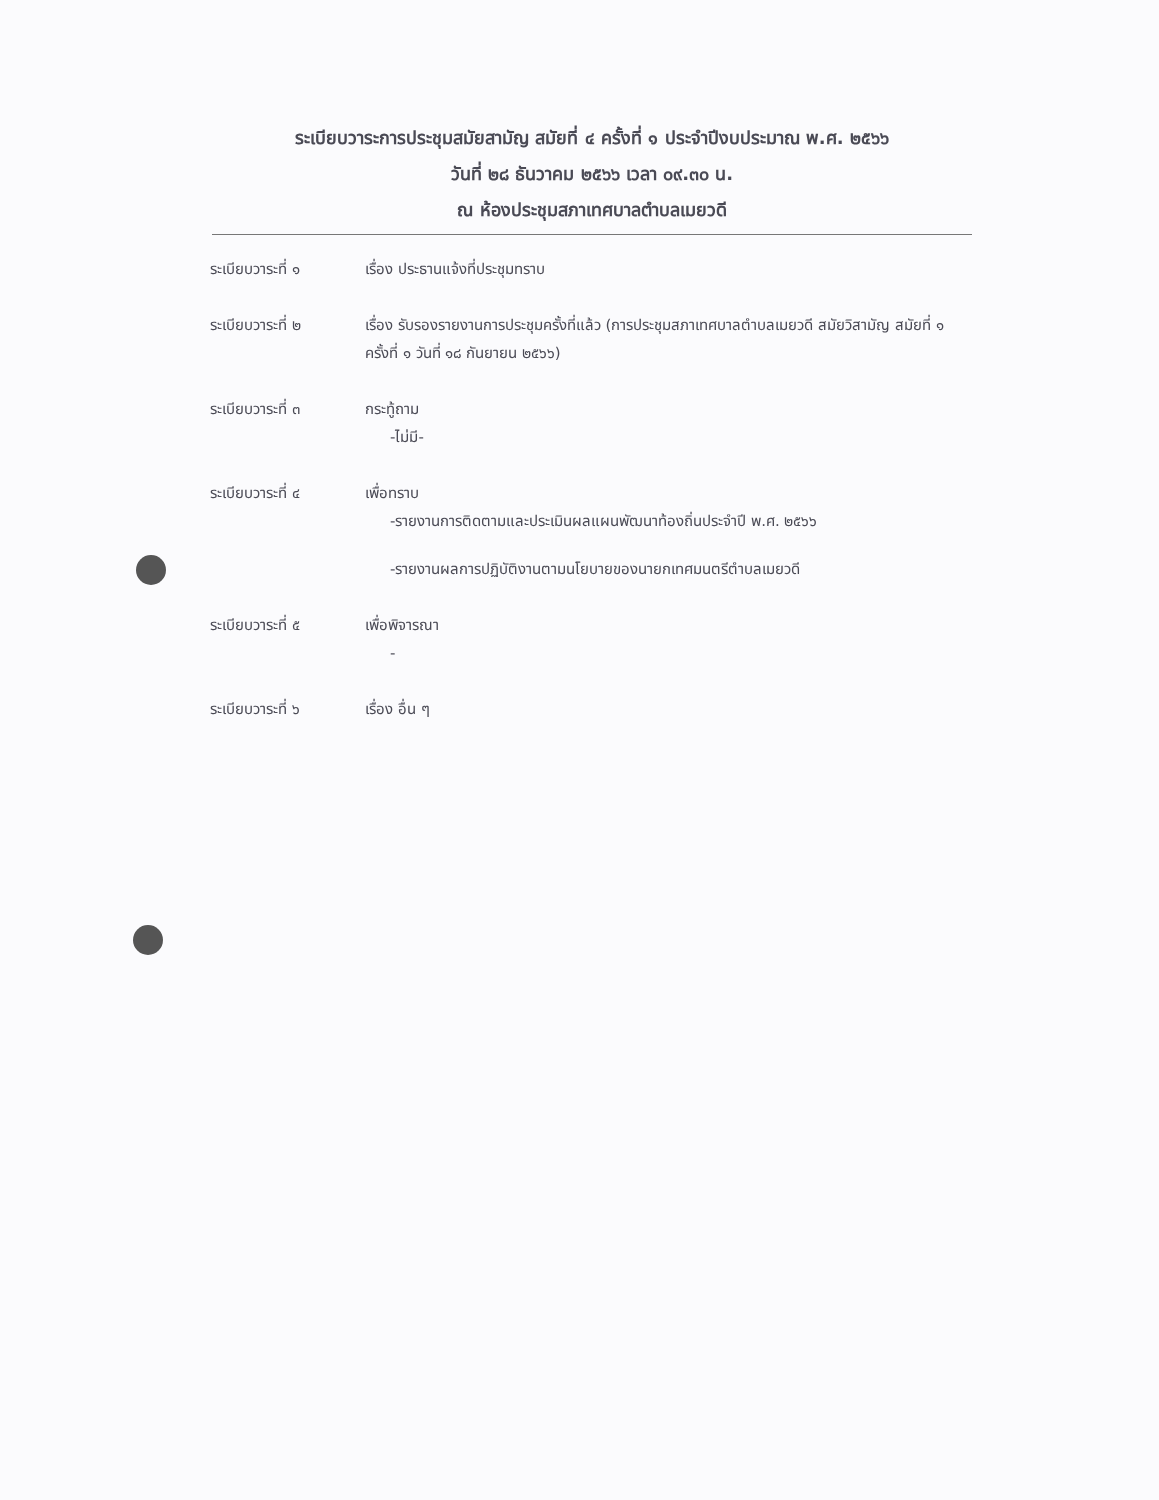ระเบียบวาระการประชุมสมัยสามัญ สมัยที่ ๔ ครั้งที่ ๑ ประจำปีงบประมาณ พ.ศ. ๒๕๖๖
วันที่ ๒๘ ธันวาคม ๒๕๖๖ เวลา ๐๙.๓๐ น.
ณ ห้องประชุมสภาเทศบาลตำบลเมยวดี
ระเบียบวาระที่ ๑ เรื่อง ประธานแจ้งที่ประชุมทราบ
ระเบียบวาระที่ ๒ เรื่อง รับรองรายงานการประชุมครั้งที่แล้ว (การประชุมสภาเทศบาลตำบลเมยวดี สมัยวิสามัญ สมัยที่ ๑ ครั้งที่ ๑ วันที่ ๑๘ กันยายน ๒๕๖๖)
ระเบียบวาระที่ ๓ กระทู้ถาม
-ไม่มี-
ระเบียบวาระที่ ๔ เพื่อทราบ
-รายงานการติดตามและประเมินผลแผนพัฒนาท้องถิ่นประจำปี พ.ศ. ๒๕๖๖
-รายงานผลการปฏิบัติงานตามนโยบายของนายกเทศมนตรีตำบลเมยวดี
ระเบียบวาระที่ ๕ เพื่อพิจารณา
-
ระเบียบวาระที่ ๖ เรื่อง อื่น ๆ